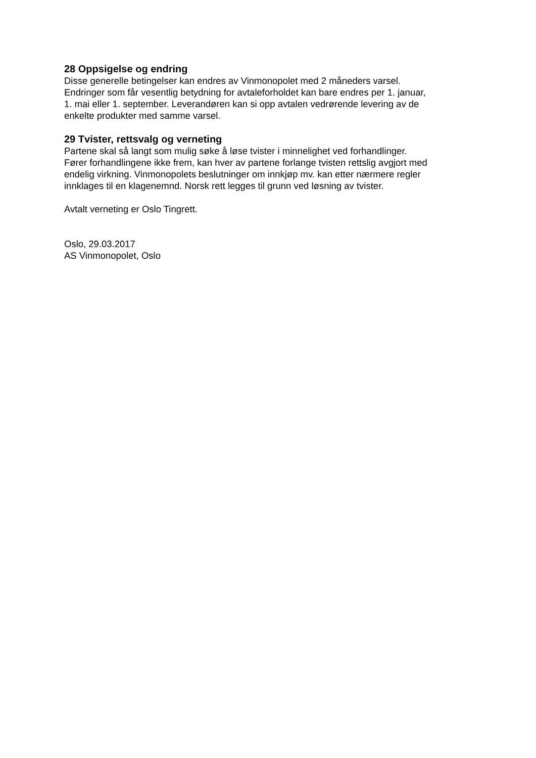28 Oppsigelse og endring
Disse generelle betingelser kan endres av Vinmonopolet med 2 måneders varsel.
Endringer som får vesentlig betydning for avtaleforholdet kan bare endres per 1. januar,
1. mai eller 1. september. Leverandøren kan si opp avtalen vedrørende levering av de
enkelte produkter med samme varsel.
29 Tvister, rettsvalg og verneting
Partene skal så langt som mulig søke å løse tvister i minnelighet ved forhandlinger.
Fører forhandlingene ikke frem, kan hver av partene forlange tvisten rettslig avgjort med
endelig virkning. Vinmonopolets beslutninger om innkjøp mv. kan etter nærmere regler
innklages til en klagenemnd. Norsk rett legges til grunn ved løsning av tvister.
Avtalt verneting er Oslo Tingrett.
Oslo, 29.03.2017
AS Vinmonopolet, Oslo